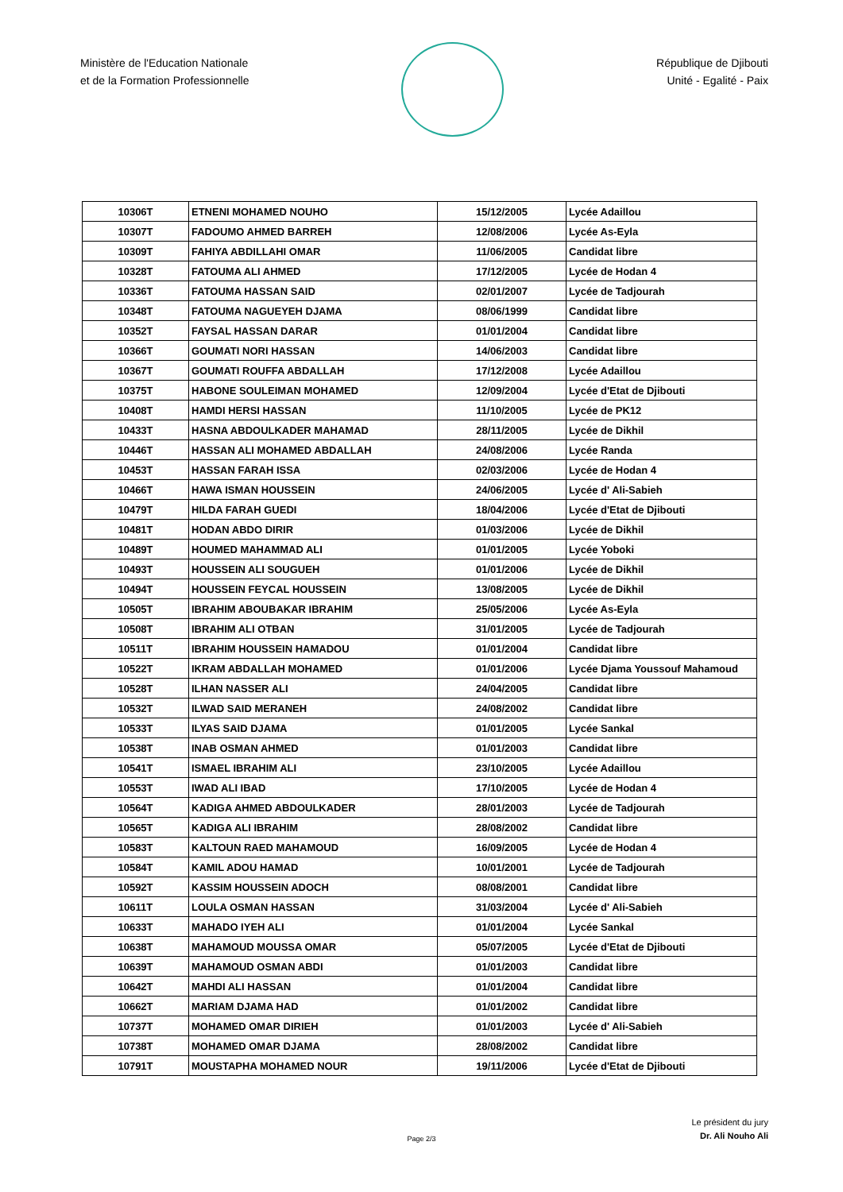Ministère de l'Education Nationale
et de la Formation Professionnelle
République de Djibouti
Unité - Egalité - Paix
| 10306T | ETNENI MOHAMED NOUHO | 15/12/2005 | Lycée Adaillou |
| 10307T | FADOUMO AHMED BARREH | 12/08/2006 | Lycée As-Eyla |
| 10309T | FAHIYA ABDILLAHI OMAR | 11/06/2005 | Candidat libre |
| 10328T | FATOUMA ALI AHMED | 17/12/2005 | Lycée de Hodan 4 |
| 10336T | FATOUMA HASSAN SAID | 02/01/2007 | Lycée de Tadjourah |
| 10348T | FATOUMA NAGUEYEH DJAMA | 08/06/1999 | Candidat libre |
| 10352T | FAYSAL HASSAN DARAR | 01/01/2004 | Candidat libre |
| 10366T | GOUMATI NORI HASSAN | 14/06/2003 | Candidat libre |
| 10367T | GOUMATI ROUFFA ABDALLAH | 17/12/2008 | Lycée Adaillou |
| 10375T | HABONE SOULEIMAN MOHAMED | 12/09/2004 | Lycée d'Etat de Djibouti |
| 10408T | HAMDI HERSI HASSAN | 11/10/2005 | Lycée de PK12 |
| 10433T | HASNA ABDOULKADER MAHAMAD | 28/11/2005 | Lycée de Dikhil |
| 10446T | HASSAN ALI MOHAMED ABDALLAH | 24/08/2006 | Lycée Randa |
| 10453T | HASSAN FARAH ISSA | 02/03/2006 | Lycée de Hodan 4 |
| 10466T | HAWA ISMAN HOUSSEIN | 24/06/2005 | Lycée d' Ali-Sabieh |
| 10479T | HILDA FARAH GUEDI | 18/04/2006 | Lycée d'Etat de Djibouti |
| 10481T | HODAN ABDO DIRIR | 01/03/2006 | Lycée de Dikhil |
| 10489T | HOUMED MAHAMMAD ALI | 01/01/2005 | Lycée Yoboki |
| 10493T | HOUSSEIN ALI SOUGUEH | 01/01/2006 | Lycée de Dikhil |
| 10494T | HOUSSEIN FEYCAL HOUSSEIN | 13/08/2005 | Lycée de Dikhil |
| 10505T | IBRAHIM ABOUBAKAR IBRAHIM | 25/05/2006 | Lycée As-Eyla |
| 10508T | IBRAHIM ALI OTBAN | 31/01/2005 | Lycée de Tadjourah |
| 10511T | IBRAHIM HOUSSEIN HAMADOU | 01/01/2004 | Candidat libre |
| 10522T | IKRAM ABDALLAH MOHAMED | 01/01/2006 | Lycée Djama Youssouf Mahamoud |
| 10528T | ILHAN NASSER ALI | 24/04/2005 | Candidat libre |
| 10532T | ILWAD SAID MERANEH | 24/08/2002 | Candidat libre |
| 10533T | ILYAS SAID DJAMA | 01/01/2005 | Lycée Sankal |
| 10538T | INAB OSMAN AHMED | 01/01/2003 | Candidat libre |
| 10541T | ISMAEL IBRAHIM ALI | 23/10/2005 | Lycée Adaillou |
| 10553T | IWAD ALI IBAD | 17/10/2005 | Lycée de Hodan 4 |
| 10564T | KADIGA AHMED ABDOULKADER | 28/01/2003 | Lycée de Tadjourah |
| 10565T | KADIGA ALI IBRAHIM | 28/08/2002 | Candidat libre |
| 10583T | KALTOUN RAED MAHAMOUD | 16/09/2005 | Lycée de Hodan 4 |
| 10584T | KAMIL ADOU HAMAD | 10/01/2001 | Lycée de Tadjourah |
| 10592T | KASSIM HOUSSEIN ADOCH | 08/08/2001 | Candidat libre |
| 10611T | LOULA OSMAN HASSAN | 31/03/2004 | Lycée d' Ali-Sabieh |
| 10633T | MAHADO IYEH ALI | 01/01/2004 | Lycée Sankal |
| 10638T | MAHAMOUD MOUSSA OMAR | 05/07/2005 | Lycée d'Etat de Djibouti |
| 10639T | MAHAMOUD OSMAN ABDI | 01/01/2003 | Candidat libre |
| 10642T | MAHDI ALI HASSAN | 01/01/2004 | Candidat libre |
| 10662T | MARIAM DJAMA HAD | 01/01/2002 | Candidat libre |
| 10737T | MOHAMED OMAR DIRIEH | 01/01/2003 | Lycée d' Ali-Sabieh |
| 10738T | MOHAMED OMAR DJAMA | 28/08/2002 | Candidat libre |
| 10791T | MOUSTAPHA MOHAMED NOUR | 19/11/2006 | Lycée d'Etat de Djibouti |
Le président du jury
Dr. Ali Nouho Ali
Page 2/3